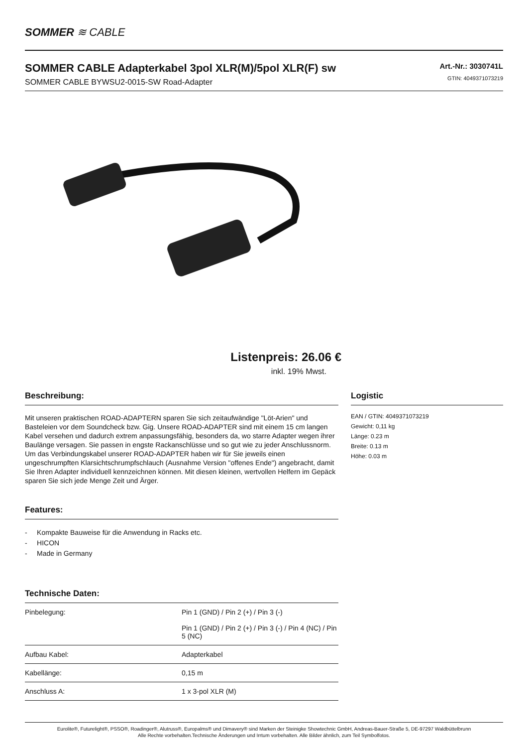SOMMER ≋ CABLE
SOMMER CABLE Adapterkabel 3pol XLR(M)/5pol XLR(F) sw
SOMMER CABLE BYWSU2-0015-SW Road-Adapter
Art.-Nr.: 3030741L
GTIN: 4049371073219
Listenpreis: 26.06 €
inkl. 19% Mwst.
Beschreibung:
Mit unseren praktischen ROAD-ADAPTERN sparen Sie sich zeitaufwändige "Löt-Arien" und Basteleien vor dem Soundcheck bzw. Gig. Unsere ROAD-ADAPTER sind mit einem 15 cm langen Kabel versehen und dadurch extrem anpassungsfähig, besonders da, wo starre Adapter wegen ihrer Baulänge versagen. Sie passen in engste Rackanschlüsse und so gut wie zu jeder Anschlussnorm. Um das Verbindungskabel unserer ROAD-ADAPTER haben wir für Sie jeweils einen ungeschrumpften Klarsichtschrumpfschlauch (Ausnahme Version "offenes Ende") angebracht, damit Sie Ihren Adapter individuell kennzeichnen können. Mit diesen kleinen, wertvollen Helfern im Gepäck sparen Sie sich jede Menge Zeit und Ärger.
Features:
- Kompakte Bauweise für die Anwendung in Racks etc.
- HICON
- Made in Germany
Technische Daten:
| Pinbelegung: | Pin 1 (GND) / Pin 2 (+) / Pin 3 (-) Pin 1 (GND) / Pin 2 (+) / Pin 3 (-) / Pin 4 (NC) / Pin 5 (NC) |
| Aufbau Kabel: | Adapterkabel |
| Kabellänge: | 0,15 m |
| Anschluss A: | 1 x 3-pol XLR (M) |
Logistic
EAN / GTIN: 4049371073219
Gewicht: 0,11 kg
Länge: 0.23 m
Breite: 0.13 m
Höhe: 0.03 m
Eurolite®, Futurelight®, PSSO®, Roadinger®, Alutruss®, Europalms® und Dimavery® sind Marken der Steinigke Showtechnic GmbH, Andreas-Bauer-Straße 5, DE-97297 Waldbüttelbrunn
Alle Rechte vorbehalten.Technische Änderungen und Irrtum vorbehalten. Alle Bilder ähnlich, zum Teil Symbolfotos.